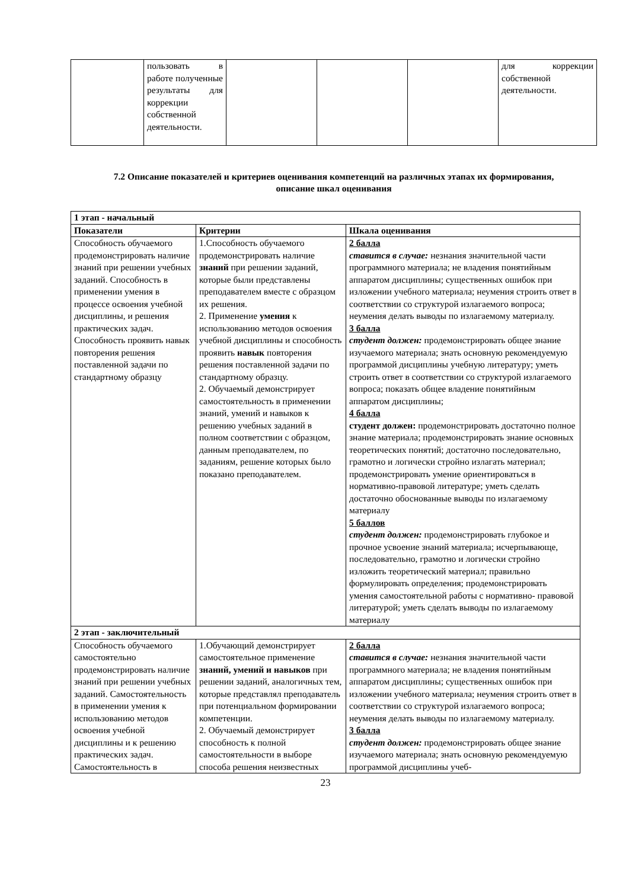| | пользовать в работе полученные результаты для коррекции собственной деятельности. | | | | для коррекции собственной деятельности. |
7.2 Описание показателей и критериев оценивания компетенций на различных этапах их формирования,
описание шкал оценивания
| 1 этап - начальный | | |
| --- | --- | --- |
| Показатели | Критерии | Шкала оценивания |
| Способность обучаемого продемонстрировать наличие знаний при решении учебных заданий. Способность в применении умения в процессе освоения учебной дисциплины, и решения практических задач. Способность проявить навык повторения решения поставленной задачи по стандартному образцу | 1.Способность обучаемого продемонстрировать наличие знаний при решении заданий, которые были представлены преподавателем вместе с образцом их решения. 2. Применение умения к использованию методов освоения учебной дисциплины и способность проявить навык повторения решения поставленной задачи по стандартному образцу. 2. Обучаемый демонстрирует самостоятельность в применении знаний, умений и навыков к решению учебных заданий в полном соответствии с образцом, данным преподавателем, по заданиям, решение которых было показано преподавателем. | 2 балла ставится в случае: незнания значительной части программного материала; не владения понятийным аппаратом дисциплины; существенных ошибок при изложении учебного материала; неумения строить ответ в соответствии со структурой излагаемого вопроса; неумения делать выводы по излагаемому материалу. 3 балла студент должен: продемонстрировать общее знание изучаемого материала; знать основную рекомендуемую программой дисциплины учебную литературу; уметь строить ответ в соответствии со структурой излагаемого вопроса; показать общее владение понятийным аппаратом дисциплины; 4 балла студент должен: продемонстрировать достаточно полное знание материала; продемонстрировать знание основных теоретических понятий; достаточно последовательно, грамотно и логически стройно излагать материал; продемонстрировать умение ориентироваться в нормативно-правовой литературе; уметь сделать достаточно обоснованные выводы по излагаемому материалу 5 баллов студент должен: продемонстрировать глубокое и прочное усвоение знаний материала; исчерпывающе, последовательно, грамотно и логически стройно изложить теоретический материал; правильно формулировать определения; продемонстрировать умения самостоятельной работы с нормативно- правовой литературой; уметь сделать выводы по излагаемому материалу |
| 2 этап - заключительный | | |
| Способность обучаемого самостоятельно продемонстрировать наличие знаний при решении учебных заданий. Самостоятельность в применении умения к использованию методов освоения учебной дисциплины и к решению практических задач. Самостоятельность в | 1.Обучающий демонстрирует самостоятельное применение знаний, умений и навыков при решении заданий, аналогичных тем, которые представлял преподаватель при потенциальном формировании компетенции. 2. Обучаемый демонстрирует способность к полной самостоятельности в выборе способа решения неизвестных | 2 балла ставится в случае: незнания значительной части программного материала; не владения понятийным аппаратом дисциплины; существенных ошибок при изложении учебного материала; неумения строить ответ в соответствии со структурой излагаемого вопроса; неумения делать выводы по излагаемому материалу. 3 балла студент должен: продемонстрировать общее знание изучаемого материала; знать основную рекомендуемую программой дисциплины учеб- |
23